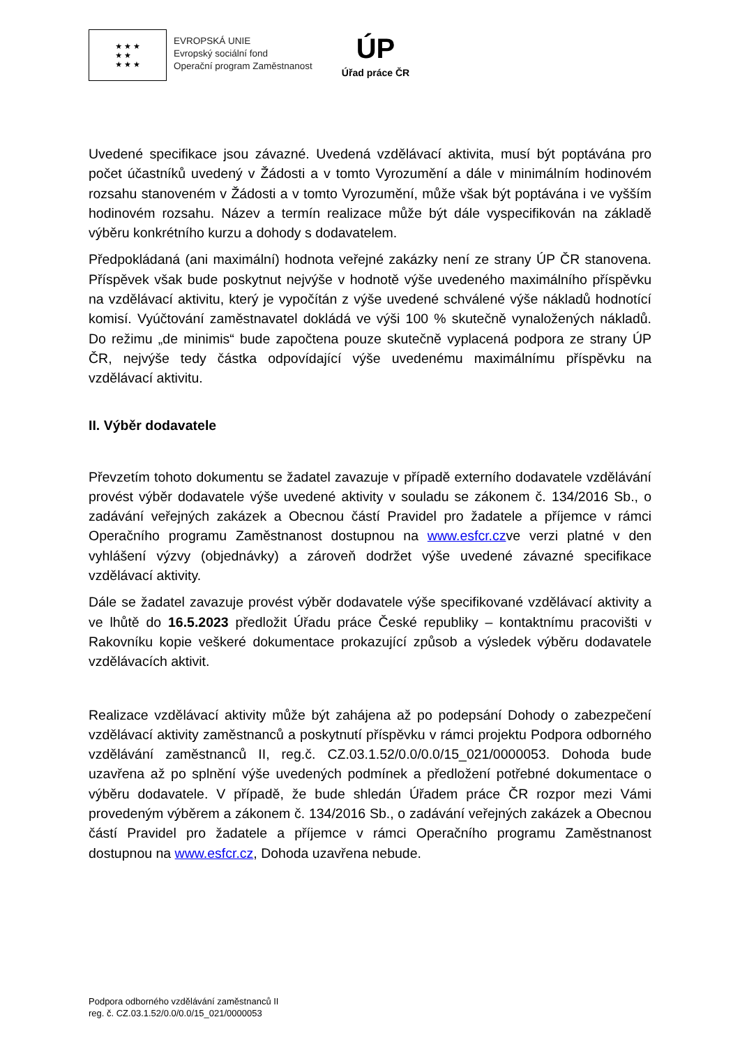★ ★ ★
★ ★
★ ★ ★
EVROPSKÁ UNIE
Evropský sociální fond
Operační program Zaměstnanost
ÚP
Úřad práce ČR
Uvedené specifikace jsou závazné. Uvedená vzdělávací aktivita, musí být poptávána pro počet účastníků uvedený v Žádosti a v tomto Vyrozumění a dále v minimálním hodinovém rozsahu stanoveném v Žádosti a v tomto Vyrozumění, může však být poptávána i ve vyšším hodinovém rozsahu. Název a termín realizace může být dále vyspecifikován na základě výběru konkrétního kurzu a dohody s dodavatelem.
Předpokládaná (ani maximální) hodnota veřejné zakázky není ze strany ÚP ČR stanovena. Příspěvek však bude poskytnut nejvýše v hodnotě výše uvedeného maximálního příspěvku na vzdělávací aktivitu, který je vypočítán z výše uvedené schválené výše nákladů hodnotící komisí. Vyúčtování zaměstnavatel dokládá ve výši 100 % skutečně vynaložených nákladů. Do režimu „de minimis“ bude započtena pouze skutečně vyplacená podpora ze strany ÚP ČR, nejvýše tedy částka odpovídající výše uvedenému maximálnímu příspěvku na vzdělávací aktivitu.
II. Výběr dodavatele
Převzetím tohoto dokumentu se žadatel zavazuje v případě externího dodavatele vzdělávání provést výběr dodavatele výše uvedené aktivity v souladu se zákonem č. 134/2016 Sb., o zadávání veřejných zakázek a Obecnou částí Pravidel pro žadatele a příjemce v rámci Operačního programu Zaměstnanost dostupnou na www.esfcr.czve verzi platné v den vyhlášení výzvy (objednávky) a zároveň dodržet výše uvedené závazné specifikace vzdělávací aktivity.
Dále se žadatel zavazuje provést výběr dodavatele výše specifikované vzdělávací aktivity a ve lhůtě do 16.5.2023 předložit Úřadu práce České republiky – kontaktnímu pracovišti v Rakovníku kopie veškeré dokumentace prokazující způsob a výsledek výběru dodavatele vzdělávacích aktivit.
Realizace vzdělávací aktivity může být zahájena až po podepsání Dohody o zabezpečení vzdělávací aktivity zaměstnanců a poskytnutí příspěvku v rámci projektu Podpora odborného vzdělávání zaměstnanců II, reg.č. CZ.03.1.52/0.0/0.0/15_021/0000053. Dohoda bude uzavřena až po splnění výše uvedených podmínek a předložení potřebné dokumentace o výběru dodavatele. V případě, že bude shledán Úřadem práce ČR rozpor mezi Vámi provedeným výběrem a zákonem č. 134/2016 Sb., o zadávání veřejných zakázek a Obecnou částí Pravidel pro žadatele a příjemce v rámci Operačního programu Zaměstnanost dostupnou na www.esfcr.cz, Dohoda uzavřena nebude.
Podpora odborného vzdělávání zaměstnanců II
reg. č. CZ.03.1.52/0.0/0.0/15_021/0000053